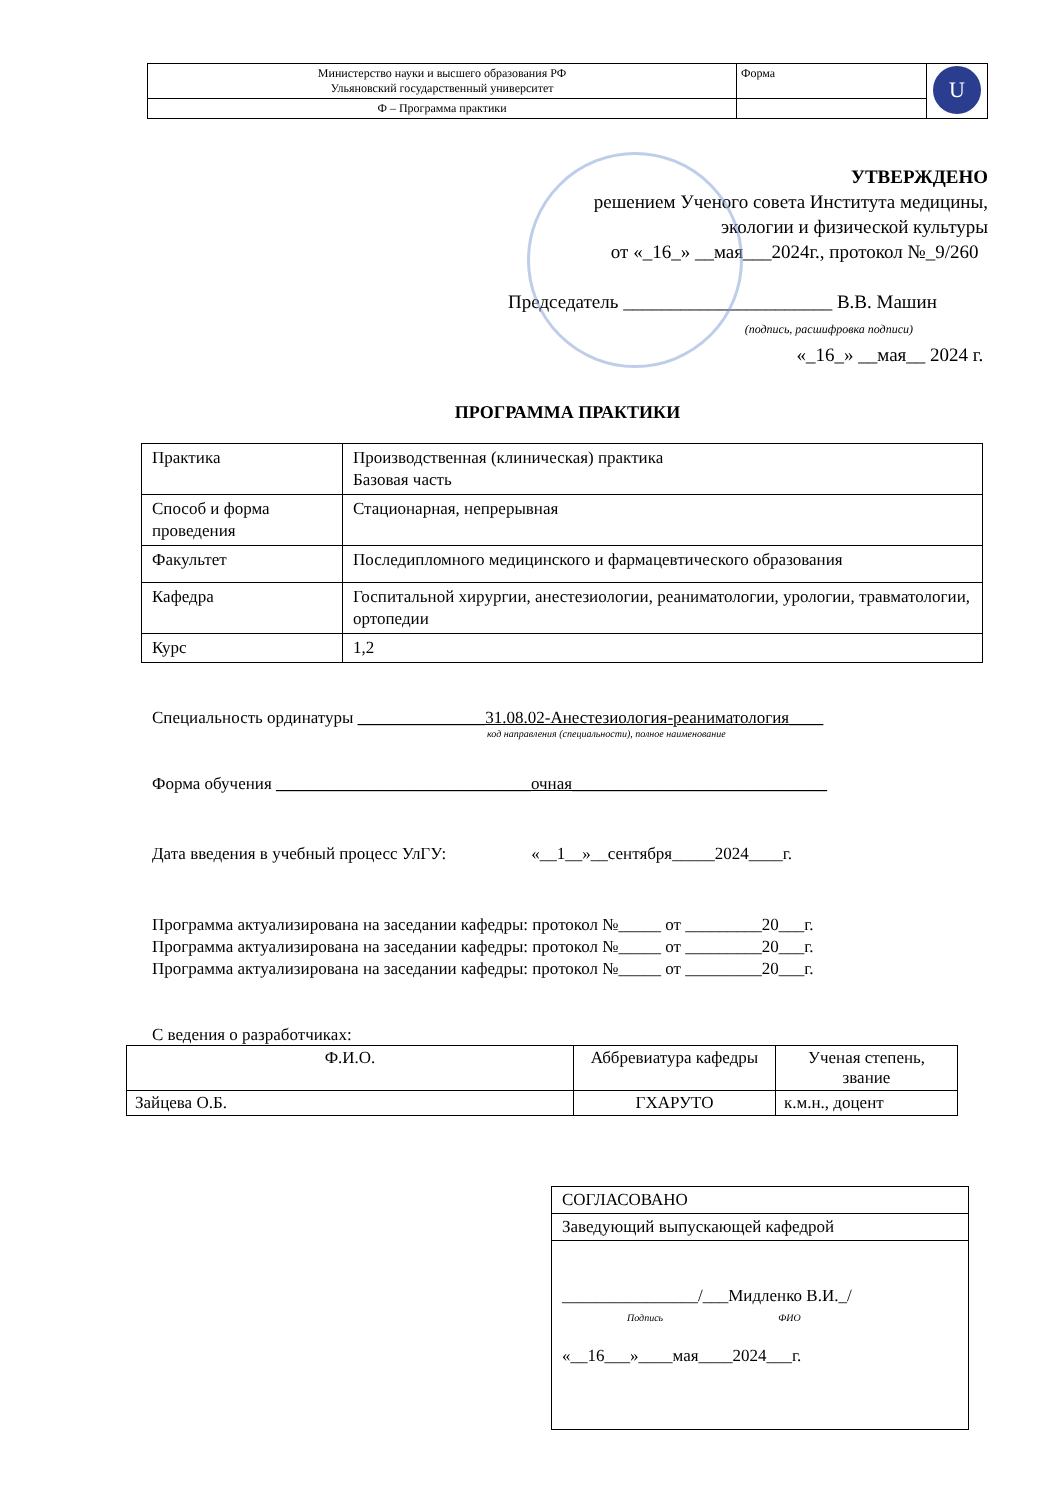| Министерство науки и высшего образования РФ Ульяновский государственный университет | Форма | U |
| Ф – Программа практики | | |
УТВЕРЖДЕНО
решением Ученого совета Института медицины,
экологии и физической культуры
от «_16_» __мая___2024г., протокол №_9/260
Председатель ______________________ В.В. Машин
(подпись, расшифровка подписи)
«_16_» __мая__ 2024 г.
ПРОГРАММА ПРАКТИКИ
| Практика | Производственная (клиническая) практика Базовая часть |
| Способ и форма проведения | Стационарная, непрерывная |
| Факультет | Последипломного медицинского и фармацевтического образования |
| Кафедра | Госпитальной хирургии, анестезиологии, реаниматологии, урологии, травматологии, ортопедии |
| Курс | 1,2 |
Специальность ординатуры _______________31.08.02-Анестезиология-реаниматология____
код направления (специальности), полное наименование
Форма обучения ______________________________очная______________________________
Дата введения в учебный процесс УлГУ: «__1__»__сентября_____2024____г.
Программа актуализирована на заседании кафедры: протокол №_____ от _________20___г.
Программа актуализирована на заседании кафедры: протокол №_____ от _________20___г.
Программа актуализирована на заседании кафедры: протокол №_____ от _________20___г.
С ведения о разработчиках:
| Ф.И.О. | Аббревиатура кафедры | Ученая степень, звание |
| --- | --- | --- |
| Зайцева О.Б. | ГХАРУТО | к.м.н., доцент |
| СОГЛАСОВАНО |
| Заведующий выпускающей кафедрой |
| ________________/___Мидленко В.И._/ Подпись ФИО «__16___»____мая____2024___г. |